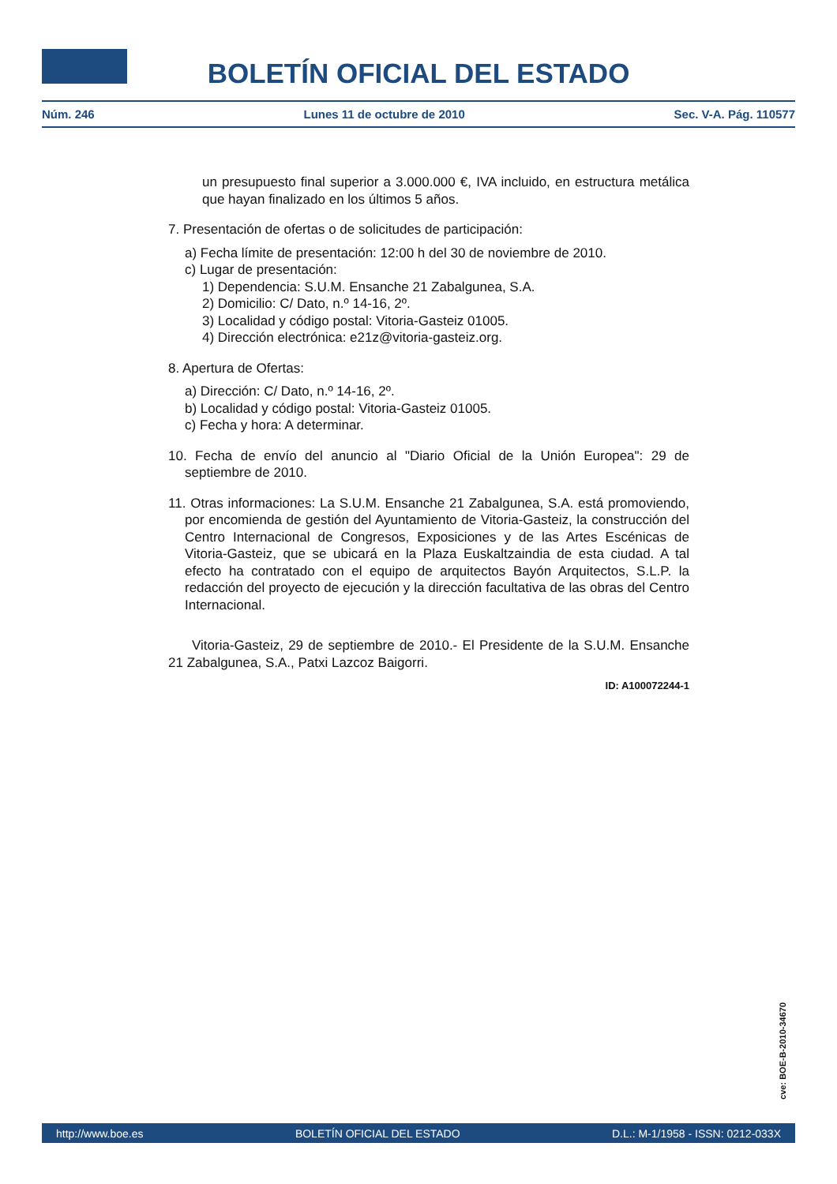BOLETÍN OFICIAL DEL ESTADO
Núm. 246 Lunes 11 de octubre de 2010 Sec. V-A. Pág. 110577
un presupuesto final superior a 3.000.000 €, IVA incluido, en estructura metálica que hayan finalizado en los últimos 5 años.
7. Presentación de ofertas o de solicitudes de participación:
a) Fecha límite de presentación: 12:00 h del 30 de noviembre de 2010.
c) Lugar de presentación:
1) Dependencia: S.U.M. Ensanche 21 Zabalgunea, S.A.
2) Domicilio: C/ Dato, n.º 14-16, 2º.
3) Localidad y código postal: Vitoria-Gasteiz 01005.
4) Dirección electrónica: e21z@vitoria-gasteiz.org.
8. Apertura de Ofertas:
a) Dirección: C/ Dato, n.º 14-16, 2º.
b) Localidad y código postal: Vitoria-Gasteiz 01005.
c) Fecha y hora: A determinar.
10. Fecha de envío del anuncio al "Diario Oficial de la Unión Europea": 29 de septiembre de 2010.
11. Otras informaciones: La S.U.M. Ensanche 21 Zabalgunea, S.A. está promoviendo, por encomienda de gestión del Ayuntamiento de Vitoria-Gasteiz, la construcción del Centro Internacional de Congresos, Exposiciones y de las Artes Escénicas de Vitoria-Gasteiz, que se ubicará en la Plaza Euskaltzaindia de esta ciudad. A tal efecto ha contratado con el equipo de arquitectos Bayón Arquitectos, S.L.P. la redacción del proyecto de ejecución y la dirección facultativa de las obras del Centro Internacional.
Vitoria-Gasteiz, 29 de septiembre de 2010.- El Presidente de la S.U.M. Ensanche 21 Zabalgunea, S.A., Patxi Lazcoz Baigorri.
ID: A100072244-1
cve: BOE-B-2010-34670
http://www.boe.es BOLETÍN OFICIAL DEL ESTADO D.L.: M-1/1958 - ISSN: 0212-033X